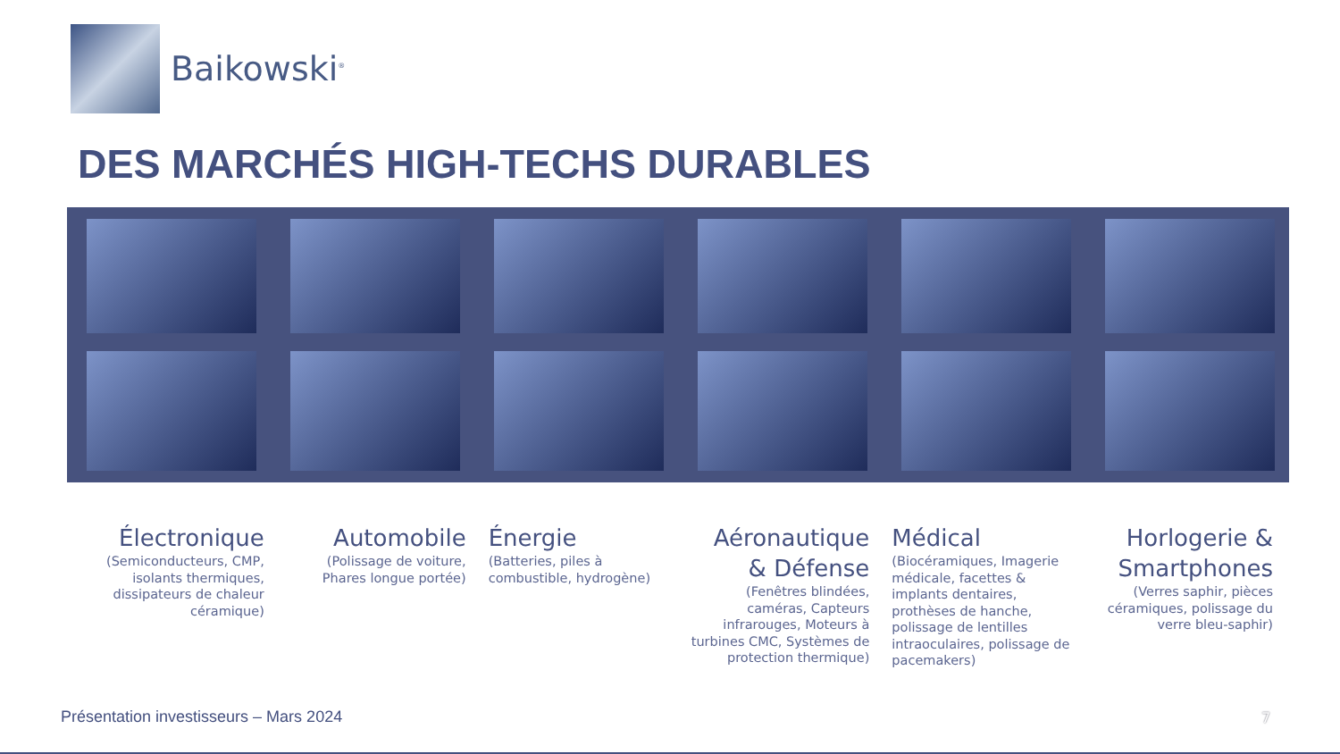Baikowski<sup>®</sup>
DES MARCHÉS HIGH-TECHS DURABLES
Électronique
(Semiconducteurs, CMP, isolants thermiques, dissipateurs de chaleur céramique)
Automobile
(Polissage de voiture, Phares longue portée)
Énergie
(Batteries, piles à combustible, hydrogène)
Aéronautique & Défense
(Fenêtres blindées, caméras, Capteurs infrarouges, Moteurs à turbines CMC, Systèmes de protection thermique)
Médical
(Biocéramiques, Imagerie médicale, facettes & implants dentaires, prothèses de hanche, polissage de lentilles intraoculaires, polissage de pacemakers)
Horlogerie & Smartphones
(Verres saphir, pièces céramiques, polissage du verre bleu-saphir)
Présentation investisseurs – Mars 2024
7